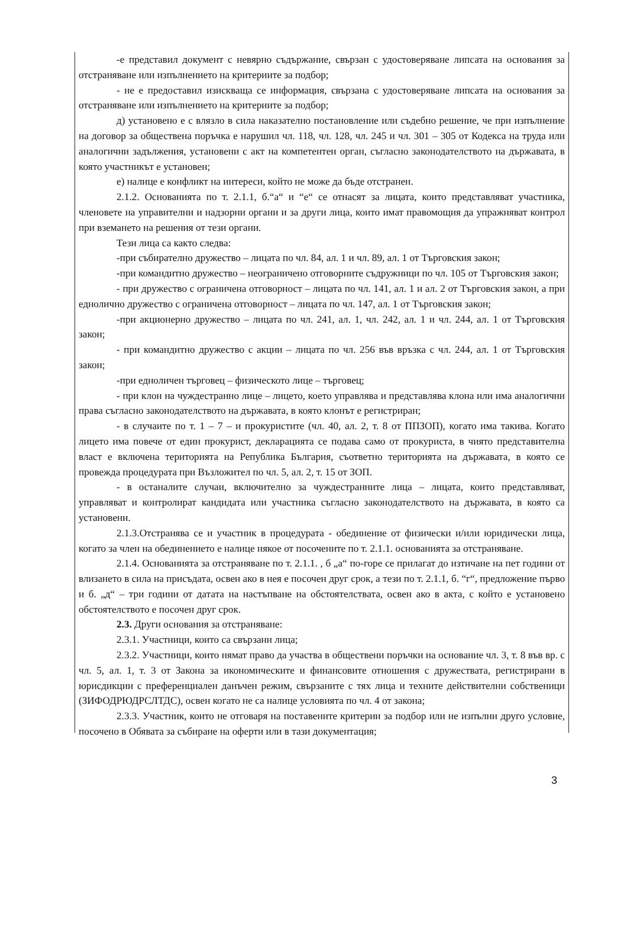-е представил документ с невярно съдържание, свързан с удостоверяване липсата на основания за отстраняване или изпълнението на критериите за подбор;
- не е предоставил изискваща се информация, свързана с удостоверяване липсата на основания за отстраняване или изпълнението на критериите за подбор;
д) установено е с влязло в сила наказателно постановление или съдебно решение, че при изпълнение на договор за обществена поръчка е нарушил чл. 118, чл. 128, чл. 245 и чл. 301 – 305 от Кодекса на труда или аналогични задължения, установени с акт на компетентен орган, съгласно законодателството на държавата, в която участникът е установен;
е) налице е конфликт на интереси, който не може да бъде отстранен.
2.1.2. Основанията по т. 2.1.1, б.“а“ и “е“ се отнасят за лицата, които представляват участника, членовете на управителни и надзорни органи и за други лица, които имат правомощия да упражняват контрол при вземането на решения от тези органи.
Тези лица са както следва:
-при събирателно дружество – лицата по чл. 84, ал. 1 и чл. 89, ал. 1 от Търговския закон;
-при командитно дружество – неограничено отговорните съдружници по чл. 105 от Търговския закон;
- при дружество с ограничена отговорност – лицата по чл. 141, ал. 1 и ал. 2 от Търговския закон, а при еднолично дружество с ограничена отговорност – лицата по чл. 147, ал. 1 от Търговския закон;
-при акционерно дружество – лицата по чл. 241, ал. 1, чл. 242, ал. 1 и чл. 244, ал. 1 от Търговския закон;
- при командитно дружество с акции – лицата по чл. 256 във връзка с чл. 244, ал. 1 от Търговския закон;
-при едноличен търговец – физическото лице – търговец;
- при клон на чуждестранно лице – лицето, което управлява и представлява клона или има аналогични права съгласно законодателството на държавата, в която клонът е регистриран;
- в случаите по т. 1 – 7 – и прокуристите (чл. 40, ал. 2, т. 8 от ППЗОП), когато има такива. Когато лицето има повече от един прокурист, декларацията се подава само от прокуриста, в чиято представителна власт е включена територията на Република България, съответно територията на държавата, в която се провежда процедурата при Възложител по чл. 5, ал. 2, т. 15 от ЗОП.
- в останалите случаи, включително за чуждестранните лица – лицата, които представляват, управляват и контролират кандидата или участника съгласно законодателството на държавата, в която са установени.
2.1.3.Отстранява се и участник в процедурата - обединение от физически и/или юридически лица, когато за член на обединението е налице някое от посочените по т. 2.1.1. основанията за отстраняване.
2.1.4. Основанията за отстраняване по т. 2.1.1. , б „а“ по-горе се прилагат до изтичане на пет години от влизането в сила на присъдата, освен ако в нея е посочен друг срок, а тези по т. 2.1.1, б. “г“, предложение първо и б. „д“ – три години от датата на настъпване на обстоятелствата, освен ако в акта, с който е установено обстоятелството е посочен друг срок.
2.3. Други основания за отстраняване:
2.3.1. Участници, които са свързани лица;
2.3.2. Участници, които нямат право да участва в обществени поръчки на основание чл. 3, т. 8 във вр. с чл. 5, ал. 1, т. 3 от Закона за икономическите и финансовите отношения с дружествата, регистрирани в юрисдикции с преференциален данъчен режим, свързаните с тях лица и техните действителни собственици (ЗИФОДРЮДРСЛТДС), освен когато не са налице условията по чл. 4 от закона;
2.3.3. Участник, които не отговаря на поставените критерии за подбор или не изпълни друго условие, посочено в Обявата за събиране на оферти или в тази документация;
3